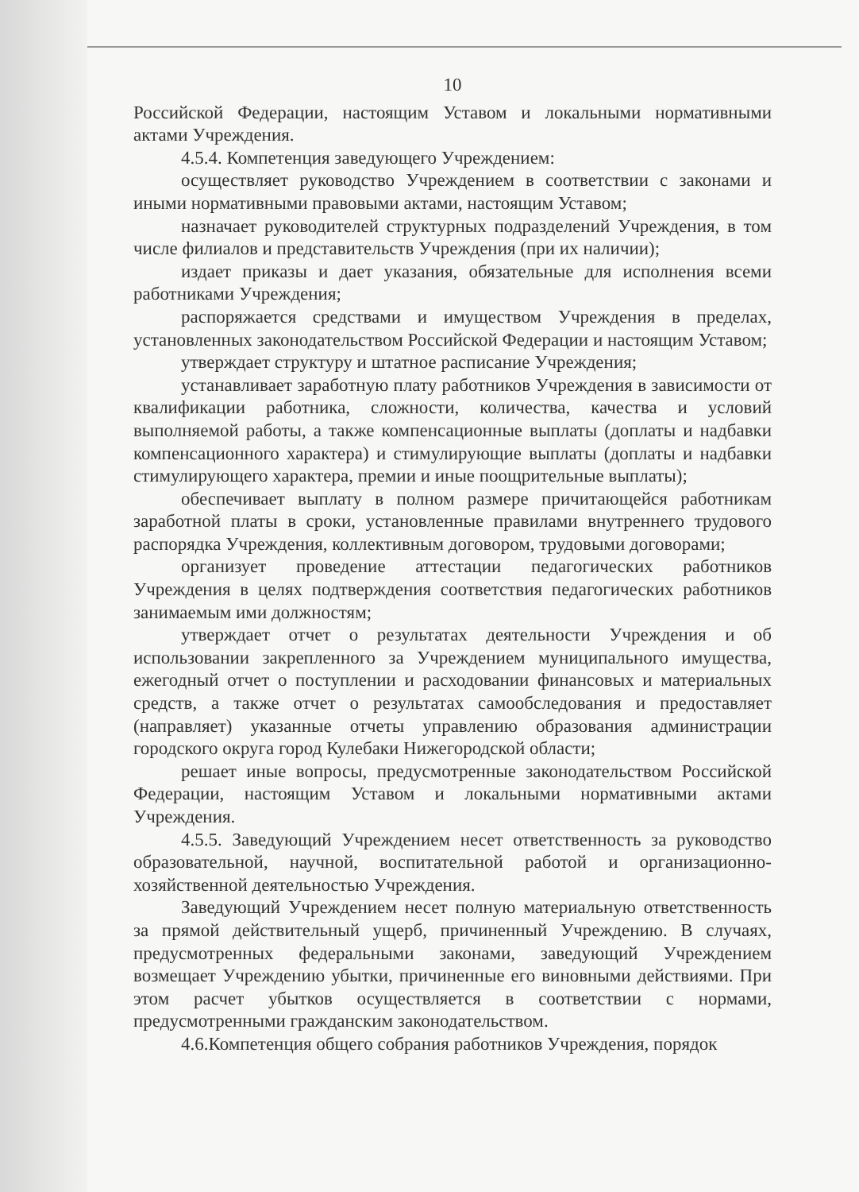10
Российской Федерации, настоящим Уставом и локальными нормативными актами Учреждения.
4.5.4. Компетенция заведующего Учреждением:
осуществляет руководство Учреждением в соответствии с законами и иными нормативными правовыми актами, настоящим Уставом;
назначает руководителей структурных подразделений Учреждения, в том числе филиалов и представительств Учреждения (при их наличии);
издает приказы и дает указания, обязательные для исполнения всеми работниками Учреждения;
распоряжается средствами и имуществом Учреждения в пределах, установленных законодательством Российской Федерации и настоящим Уставом;
утверждает структуру и штатное расписание Учреждения;
устанавливает заработную плату работников Учреждения в зависимости от квалификации работника, сложности, количества, качества и условий выполняемой работы, а также компенсационные выплаты (доплаты и надбавки компенсационного характера) и стимулирующие выплаты (доплаты и надбавки стимулирующего характера, премии и иные поощрительные выплаты);
обеспечивает выплату в полном размере причитающейся работникам заработной платы в сроки, установленные правилами внутреннего трудового распорядка Учреждения, коллективным договором, трудовыми договорами;
организует проведение аттестации педагогических работников Учреждения в целях подтверждения соответствия педагогических работников занимаемым ими должностям;
утверждает отчет о результатах деятельности Учреждения и об использовании закрепленного за Учреждением муниципального имущества, ежегодный отчет о поступлении и расходовании финансовых и материальных средств, а также отчет о результатах самообследования и предоставляет (направляет) указанные отчеты управлению образования администрации городского округа город Кулебаки Нижегородской области;
решает иные вопросы, предусмотренные законодательством Российской Федерации, настоящим Уставом и локальными нормативными актами Учреждения.
4.5.5. Заведующий Учреждением несет ответственность за руководство образовательной, научной, воспитательной работой и организационно-хозяйственной деятельностью Учреждения.
Заведующий Учреждением несет полную материальную ответственность за прямой действительный ущерб, причиненный Учреждению. В случаях, предусмотренных федеральными законами, заведующий Учреждением возмещает Учреждению убытки, причиненные его виновными действиями. При этом расчет убытков осуществляется в соответствии с нормами, предусмотренными гражданским законодательством.
4.6.Компетенция общего собрания работников Учреждения, порядок